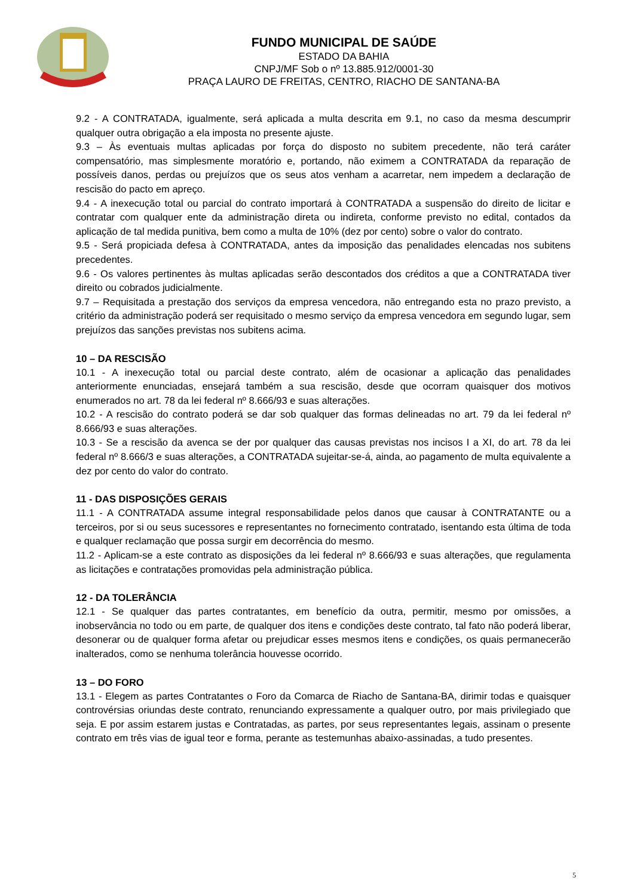FUNDO MUNICIPAL DE SAÚDE
ESTADO DA BAHIA
CNPJ/MF Sob o nº 13.885.912/0001-30
PRAÇA LAURO DE FREITAS, CENTRO, RIACHO DE SANTANA-BA
9.2 - A CONTRATADA, igualmente, será aplicada a multa descrita em 9.1, no caso da mesma descumprir qualquer outra obrigação a ela imposta no presente ajuste.
9.3 – Às eventuais multas aplicadas por força do disposto no subitem precedente, não terá caráter compensatório, mas simplesmente moratório e, portando, não eximem a CONTRATADA da reparação de possíveis danos, perdas ou prejuízos que os seus atos venham a acarretar, nem impedem a declaração de rescisão do pacto em apreço.
9.4 - A inexecução total ou parcial do contrato importará à CONTRATADA a suspensão do direito de licitar e contratar com qualquer ente da administração direta ou indireta, conforme previsto no edital, contados da aplicação de tal medida punitiva, bem como a multa de 10% (dez por cento) sobre o valor do contrato.
9.5 - Será propiciada defesa à CONTRATADA, antes da imposição das penalidades elencadas nos subitens precedentes.
9.6 - Os valores pertinentes às multas aplicadas serão descontados dos créditos a que a CONTRATADA tiver direito ou cobrados judicialmente.
9.7 – Requisitada a prestação dos serviços da empresa vencedora, não entregando esta no prazo previsto, a critério da administração poderá ser requisitado o mesmo serviço da empresa vencedora em segundo lugar, sem prejuízos das sanções previstas nos subitens acima.
10 – DA RESCISÃO
10.1 - A inexecução total ou parcial deste contrato, além de ocasionar a aplicação das penalidades anteriormente enunciadas, ensejará também a sua rescisão, desde que ocorram quaisquer dos motivos enumerados no art. 78 da lei federal nº 8.666/93 e suas alterações.
10.2 - A rescisão do contrato poderá se dar sob qualquer das formas delineadas no art. 79 da lei federal nº 8.666/93 e suas alterações.
10.3 - Se a rescisão da avenca se der por qualquer das causas previstas nos incisos I a XI, do art. 78 da lei federal nº 8.666/3 e suas alterações, a CONTRATADA sujeitar-se-á, ainda, ao pagamento de multa equivalente a dez por cento do valor do contrato.
11 - DAS DISPOSIÇÕES GERAIS
11.1 - A CONTRATADA assume integral responsabilidade pelos danos que causar à CONTRATANTE ou a terceiros, por si ou seus sucessores e representantes no fornecimento contratado, isentando esta última de toda e qualquer reclamação que possa surgir em decorrência do mesmo.
11.2 - Aplicam-se a este contrato as disposições da lei federal nº 8.666/93 e suas alterações, que regulamenta as licitações e contratações promovidas pela administração pública.
12 - DA TOLERÂNCIA
12.1 - Se qualquer das partes contratantes, em benefício da outra, permitir, mesmo por omissões, a inobservância no todo ou em parte, de qualquer dos itens e condições deste contrato, tal fato não poderá liberar, desonerar ou de qualquer forma afetar ou prejudicar esses mesmos itens e condições, os quais permanecerão inalterados, como se nenhuma tolerância houvesse ocorrido.
13 – DO FORO
13.1 - Elegem as partes Contratantes o Foro da Comarca de Riacho de Santana-BA, dirimir todas e quaisquer controvérsias oriundas deste contrato, renunciando expressamente a qualquer outro, por mais privilegiado que seja. E por assim estarem justas e Contratadas, as partes, por seus representantes legais, assinam o presente contrato em três vias de igual teor e forma, perante as testemunhas abaixo-assinadas, a tudo presentes.
5